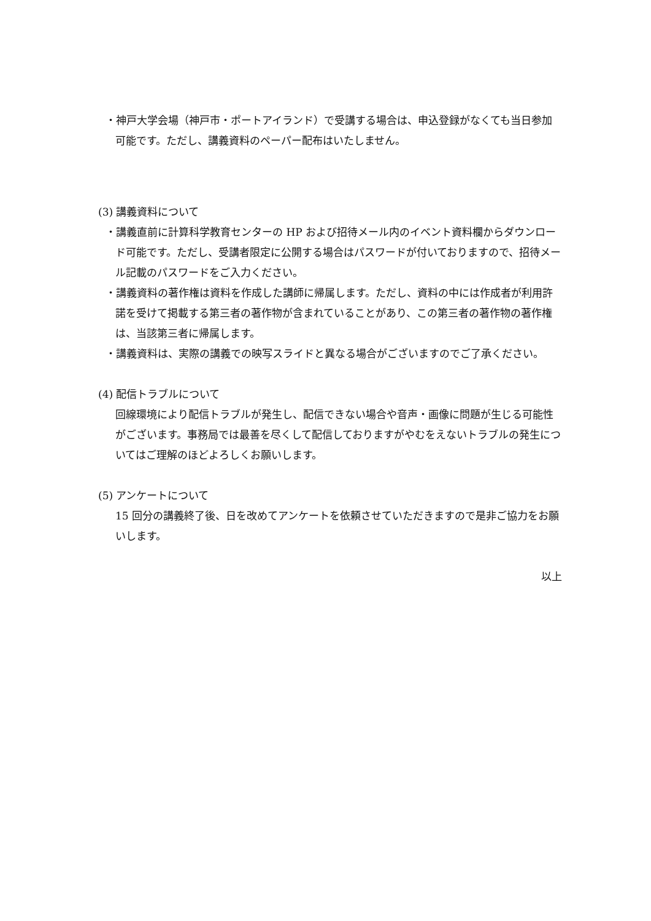・神戸大学会場（神戸市・ポートアイランド）で受講する場合は、申込登録がなくても当日参加可能です。ただし、講義資料のペーパー配布はいたしません。
(3) 講義資料について
・講義直前に計算科学教育センターの HP および招待メール内のイベント資料欄からダウンロード可能です。ただし、受講者限定に公開する場合はパスワードが付いておりますので、招待メール記載のパスワードをご入力ください。
・講義資料の著作権は資料を作成した講師に帰属します。ただし、資料の中には作成者が利用許諾を受けて掲載する第三者の著作物が含まれていることがあり、この第三者の著作物の著作権は、当該第三者に帰属します。
・講義資料は、実際の講義での映写スライドと異なる場合がございますのでご了承ください。
(4) 配信トラブルについて
回線環境により配信トラブルが発生し、配信できない場合や音声・画像に問題が生じる可能性がございます。事務局では最善を尽くして配信しておりますがやむをえないトラブルの発生についてはご理解のほどよろしくお願いします。
(5) アンケートについて
15 回分の講義終了後、日を改めてアンケートを依頼させていただきますので是非ご協力をお願いします。
以上